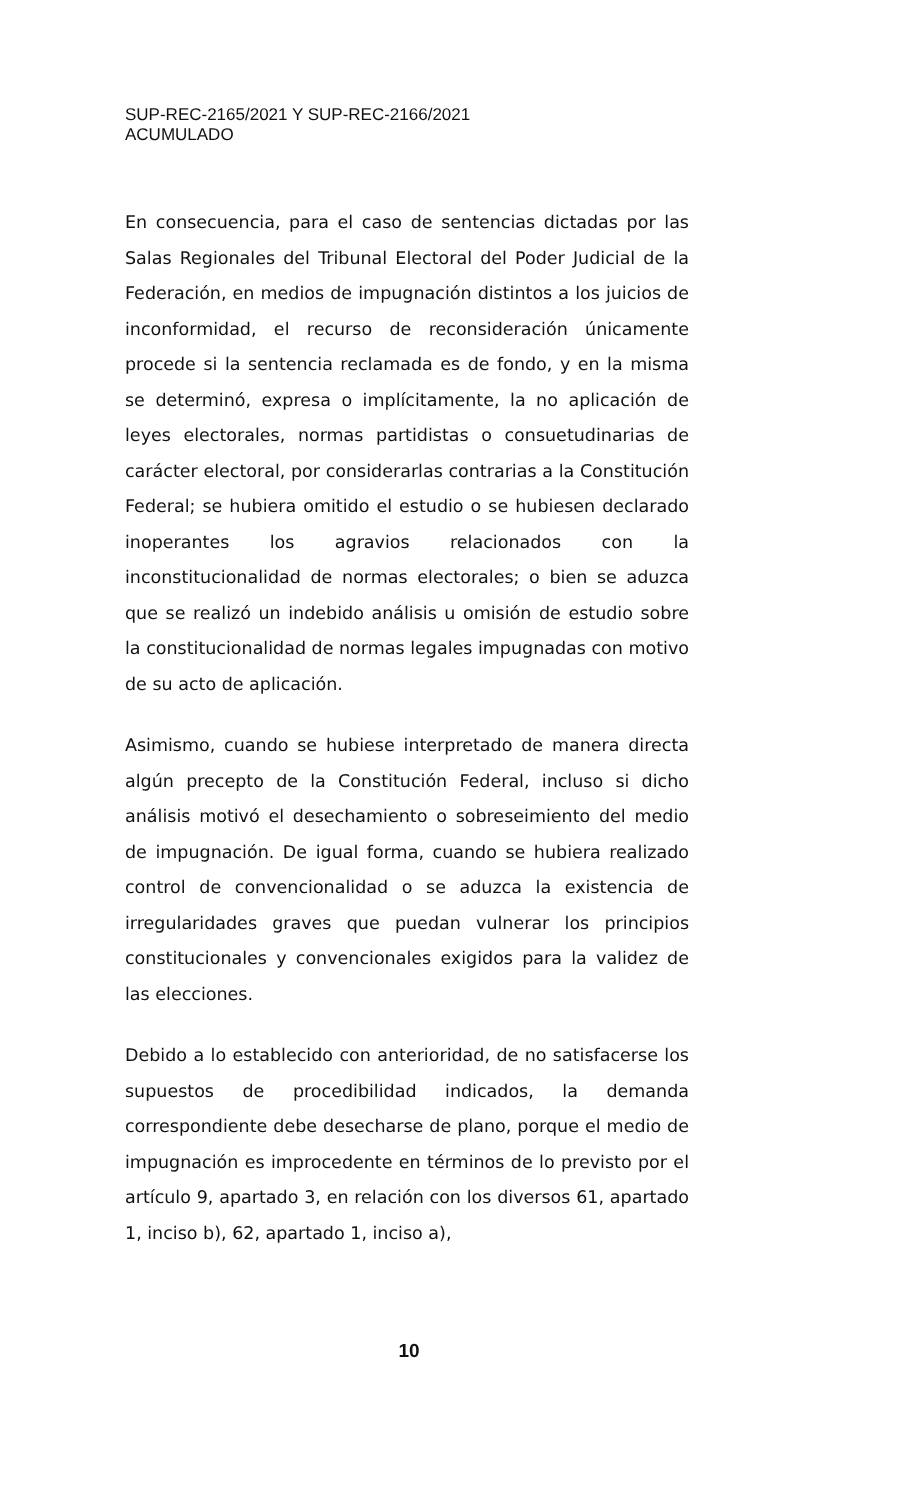SUP-REC-2165/2021 Y SUP-REC-2166/2021
ACUMULADO
En consecuencia, para el caso de sentencias dictadas por las Salas Regionales del Tribunal Electoral del Poder Judicial de la Federación, en medios de impugnación distintos a los juicios de inconformidad, el recurso de reconsideración únicamente procede si la sentencia reclamada es de fondo, y en la misma se determinó, expresa o implícitamente, la no aplicación de leyes electorales, normas partidistas o consuetudinarias de carácter electoral, por considerarlas contrarias a la Constitución Federal; se hubiera omitido el estudio o se hubiesen declarado inoperantes los agravios relacionados con la inconstitucionalidad de normas electorales; o bien se aduzca que se realizó un indebido análisis u omisión de estudio sobre la constitucionalidad de normas legales impugnadas con motivo de su acto de aplicación.
Asimismo, cuando se hubiese interpretado de manera directa algún precepto de la Constitución Federal, incluso si dicho análisis motivó el desechamiento o sobreseimiento del medio de impugnación. De igual forma, cuando se hubiera realizado control de convencionalidad o se aduzca la existencia de irregularidades graves que puedan vulnerar los principios constitucionales y convencionales exigidos para la validez de las elecciones.
Debido a lo establecido con anterioridad, de no satisfacerse los supuestos de procedibilidad indicados, la demanda correspondiente debe desecharse de plano, porque el medio de impugnación es improcedente en términos de lo previsto por el artículo 9, apartado 3, en relación con los diversos 61, apartado 1, inciso b), 62, apartado 1, inciso a),
10